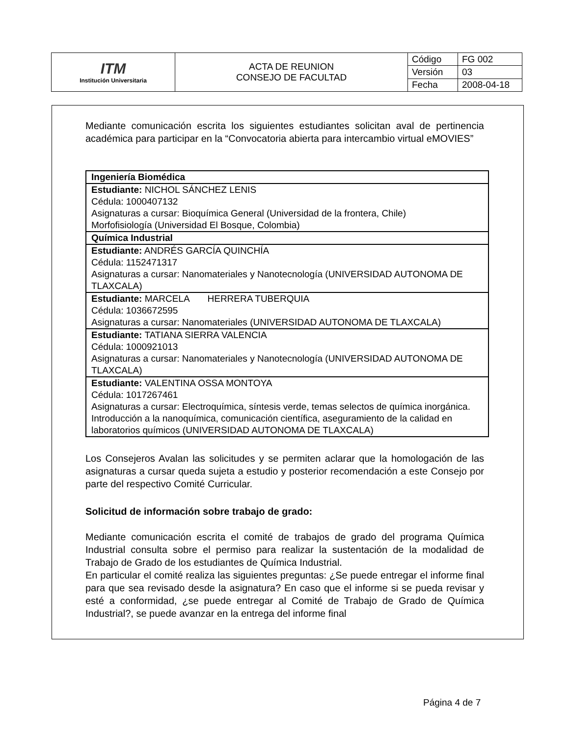| ITM Institución Universitaria | ACTA DE REUNION CONSEJO DE FACULTAD | Código | FG 002 |
| | | Versión | 03 |
| | | Fecha | 2008-04-18 |
Mediante comunicación escrita los siguientes estudiantes solicitan aval de pertinencia académica para participar en la “Convocatoria abierta para intercambio virtual eMOVIES”
| Ingeniería Biomédica |
| Estudiante: NICHOL SÁNCHEZ LENIS Cédula: 1000407132 Asignaturas a cursar: Bioquímica General (Universidad de la frontera, Chile) Morfofisiología (Universidad El Bosque, Colombia) |
| Química Industrial |
| Estudiante: ANDRÉS GARCÍA QUINCHÍA Cédula: 1152471317 Asignaturas a cursar: Nanomateriales y Nanotecnología (UNIVERSIDAD AUTONOMA DE TLAXCALA) |
| Estudiante: MARCELA HERRERA TUBERQUIA Cédula: 1036672595 Asignaturas a cursar: Nanomateriales (UNIVERSIDAD AUTONOMA DE TLAXCALA) |
| Estudiante: TATIANA SIERRA VALENCIA Cédula: 1000921013 Asignaturas a cursar: Nanomateriales y Nanotecnología (UNIVERSIDAD AUTONOMA DE TLAXCALA) |
| Estudiante: VALENTINA OSSA MONTOYA Cédula: 1017267461 Asignaturas a cursar: Electroquímica, síntesis verde, temas selectos de química inorgánica. Introducción a la nanoquímica, comunicación científica, aseguramiento de la calidad en laboratorios químicos (UNIVERSIDAD AUTONOMA DE TLAXCALA) |
Los Consejeros Avalan las solicitudes y se permiten aclarar que la homologación de las asignaturas a cursar queda sujeta a estudio y posterior recomendación a este Consejo por parte del respectivo Comité Curricular.
Solicitud de información sobre trabajo de grado:
Mediante comunicación escrita el comité de trabajos de grado del programa Química Industrial consulta sobre el permiso para realizar la sustentación de la modalidad de Trabajo de Grado de los estudiantes de Química Industrial.
En particular el comité realiza las siguientes preguntas: ¿Se puede entregar el informe final para que sea revisado desde la asignatura? En caso que el informe si se pueda revisar y esté a conformidad, ¿se puede entregar al Comité de Trabajo de Grado de Química Industrial?, se puede avanzar en la entrega del informe final
Página 4 de 7